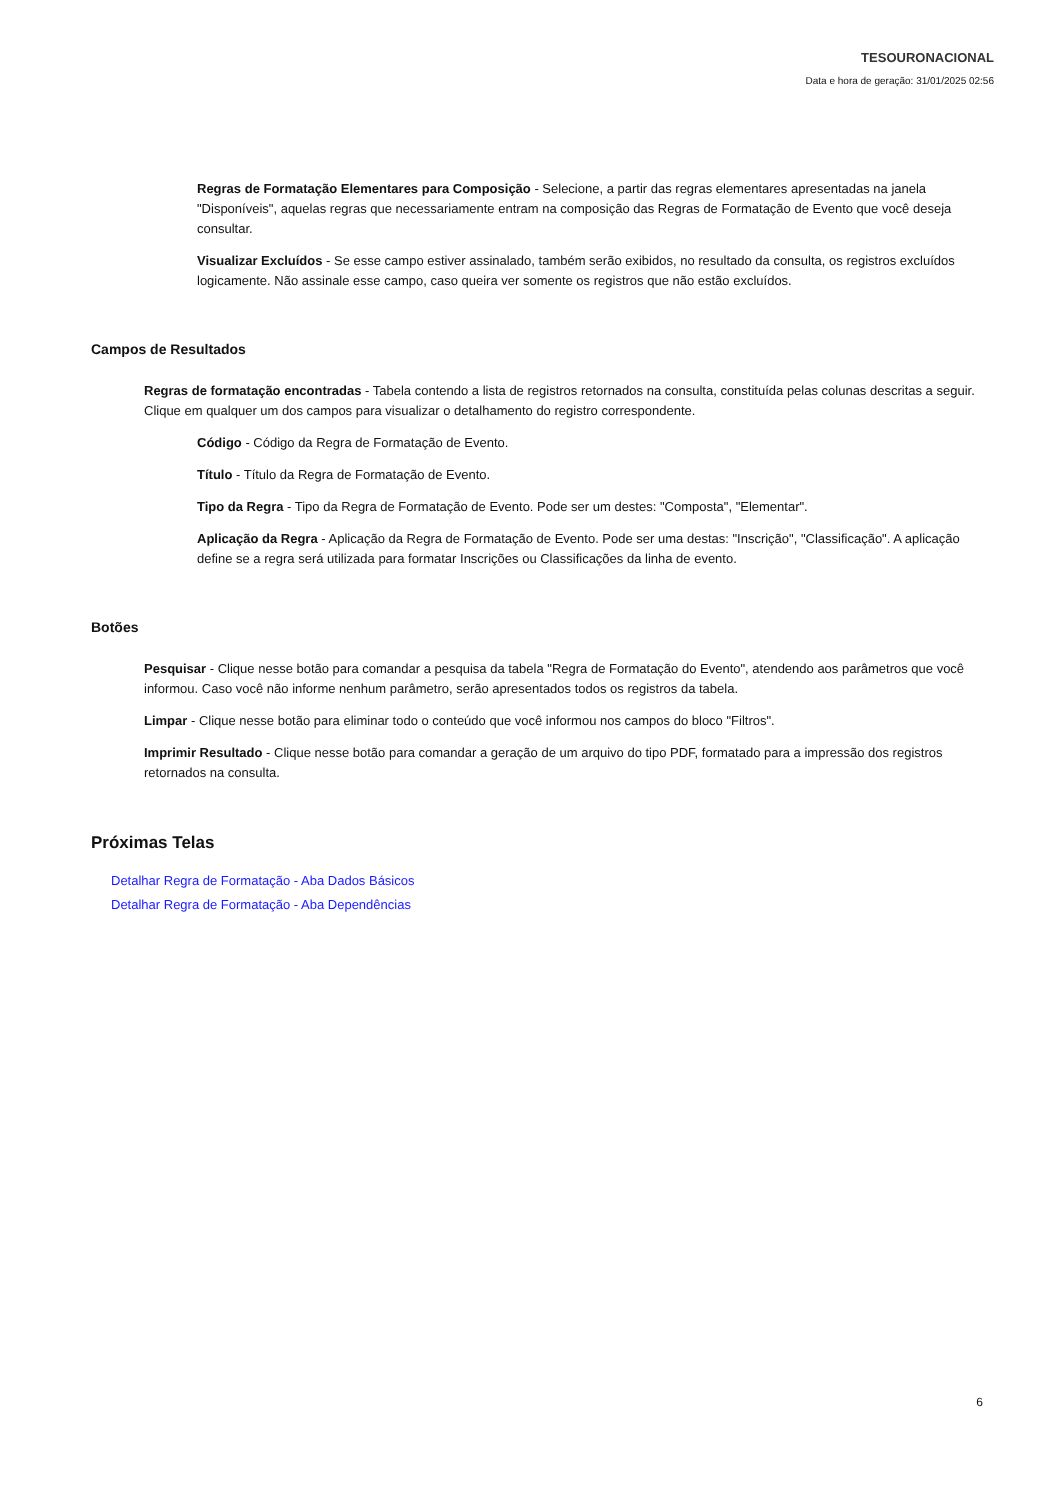TESOURONACIONAL
Data e hora de geração: 31/01/2025 02:56
Regras de Formatação Elementares para Composição - Selecione, a partir das regras elementares apresentadas na janela "Disponíveis", aquelas regras que necessariamente entram na composição das Regras de Formatação de Evento que você deseja consultar.
Visualizar Excluídos - Se esse campo estiver assinalado, também serão exibidos, no resultado da consulta, os registros excluídos logicamente. Não assinale esse campo, caso queira ver somente os registros que não estão excluídos.
Campos de Resultados
Regras de formatação encontradas - Tabela contendo a lista de registros retornados na consulta, constituída pelas colunas descritas a seguir. Clique em qualquer um dos campos para visualizar o detalhamento do registro correspondente.
Código - Código da Regra de Formatação de Evento.
Título - Título da Regra de Formatação de Evento.
Tipo da Regra - Tipo da Regra de Formatação de Evento. Pode ser um destes: "Composta", "Elementar".
Aplicação da Regra - Aplicação da Regra de Formatação de Evento. Pode ser uma destas: "Inscrição", "Classificação". A aplicação define se a regra será utilizada para formatar Inscrições ou Classificações da linha de evento.
Botões
Pesquisar - Clique nesse botão para comandar a pesquisa da tabela "Regra de Formatação do Evento", atendendo aos parâmetros que você informou. Caso você não informe nenhum parâmetro, serão apresentados todos os registros da tabela.
Limpar - Clique nesse botão para eliminar todo o conteúdo que você informou nos campos do bloco "Filtros".
Imprimir Resultado - Clique nesse botão para comandar a geração de um arquivo do tipo PDF, formatado para a impressão dos registros retornados na consulta.
Próximas Telas
Detalhar Regra de Formatação - Aba Dados Básicos
Detalhar Regra de Formatação - Aba Dependências
6